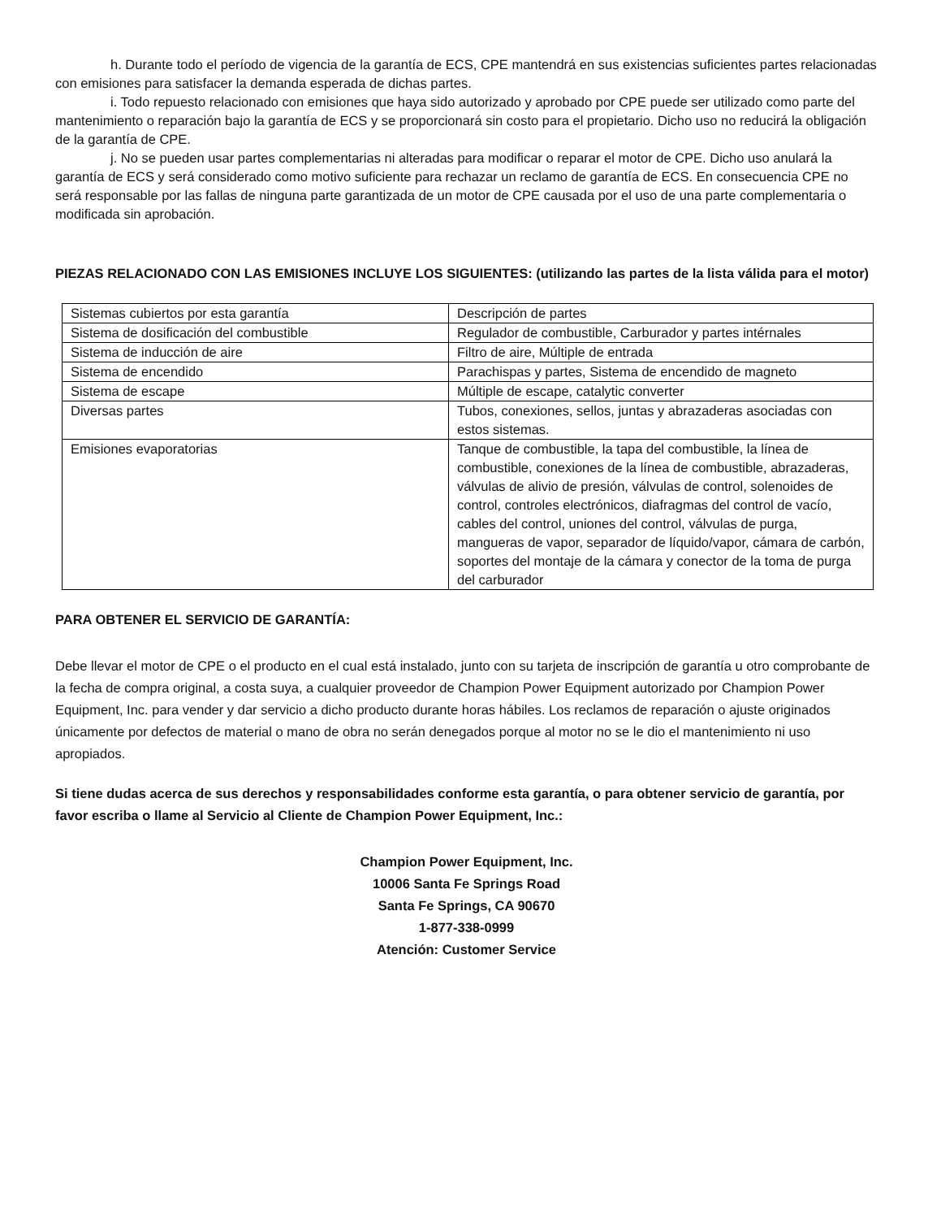h. Durante todo el período de vigencia de la garantía de ECS, CPE mantendrá en sus existencias suficientes partes relacionadas con emisiones para satisfacer la demanda esperada de dichas partes.
i. Todo repuesto relacionado con emisiones que haya sido autorizado y aprobado por CPE puede ser utilizado como parte del mantenimiento o reparación bajo la garantía de ECS y se proporcionará sin costo para el propietario. Dicho uso no reducirá la obligación de la garantía de CPE.
j. No se pueden usar partes complementarias ni alteradas para modificar o reparar el motor de CPE. Dicho uso anulará la garantía de ECS y será considerado como motivo suficiente para rechazar un reclamo de garantía de ECS. En consecuencia CPE no será responsable por las fallas de ninguna parte garantizada de un motor de CPE causada por el uso de una parte complementaria o modificada sin aprobación.
PIEZAS RELACIONADO CON LAS EMISIONES INCLUYE LOS SIGUIENTES: (utilizando las partes de la lista válida para el motor)
| Sistemas cubiertos por esta garantía | Descripción de partes |
| Sistema de dosificación del combustible | Regulador de combustible, Carburador y partes intérnales |
| Sistema de inducción de aire | Filtro de aire, Múltiple de entrada |
| Sistema de encendido | Parachispas y partes, Sistema de encendido de magneto |
| Sistema de escape | Múltiple de escape, catalytic converter |
| Diversas partes | Tubos, conexiones, sellos, juntas y abrazaderas asociadas con estos sistemas. |
| Emisiones evaporatorias | Tanque de combustible, la tapa del combustible, la línea de combustible, conexiones de la línea de combustible, abrazaderas, válvulas de alivio de presión, válvulas de control, solenoides de control, controles electrónicos, diafragmas del control de vacío, cables del control, uniones del control, válvulas de purga, mangueras de vapor, separador de líquido/vapor, cámara de carbón, soportes del montaje de la cámara y conector de la toma de purga del carburador |
PARA OBTENER EL SERVICIO DE GARANTÍA:
Debe llevar el motor de CPE o el producto en el cual está instalado, junto con su tarjeta de inscripción de garantía u otro comprobante de la fecha de compra original, a costa suya, a cualquier proveedor de Champion Power Equipment autorizado por Champion Power Equipment, Inc. para vender y dar servicio a dicho producto durante horas hábiles. Los reclamos de reparación o ajuste originados únicamente por defectos de material o mano de obra no serán denegados porque al motor no se le dio el mantenimiento ni uso apropiados.
Si tiene dudas acerca de sus derechos y responsabilidades conforme esta garantía, o para obtener servicio de garantía, por favor escriba o llame al Servicio al Cliente de Champion Power Equipment, Inc.:
Champion Power Equipment, Inc.
10006 Santa Fe Springs Road
Santa Fe Springs, CA 90670
1-877-338-0999
Atención: Customer Service